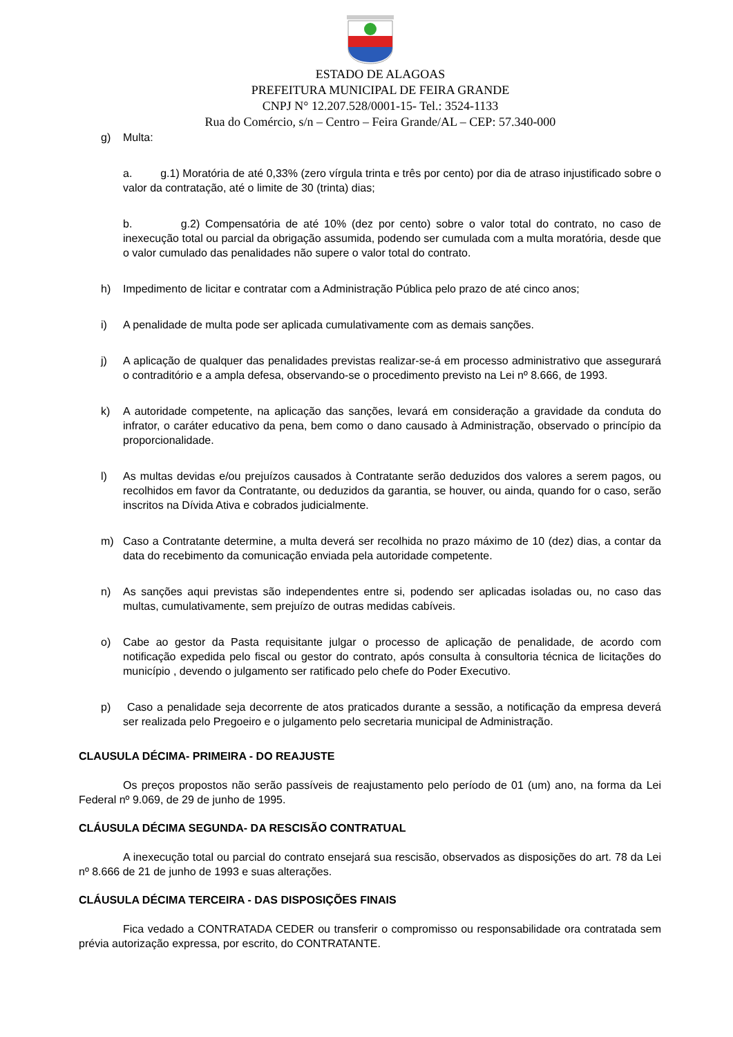ESTADO DE ALAGOAS
PREFEITURA MUNICIPAL DE FEIRA GRANDE
CNPJ N° 12.207.528/0001-15- Tel.: 3524-1133
Rua do Comércio, s/n – Centro – Feira Grande/AL – CEP: 57.340-000
g) Multa:
a. g.1) Moratória de até 0,33% (zero vírgula trinta e três por cento) por dia de atraso injustificado sobre o valor da contratação, até o limite de 30 (trinta) dias;
b. g.2) Compensatória de até 10% (dez por cento) sobre o valor total do contrato, no caso de inexecução total ou parcial da obrigação assumida, podendo ser cumulada com a multa moratória, desde que o valor cumulado das penalidades não supere o valor total do contrato.
h) Impedimento de licitar e contratar com a Administração Pública pelo prazo de até cinco anos;
i) A penalidade de multa pode ser aplicada cumulativamente com as demais sanções.
j) A aplicação de qualquer das penalidades previstas realizar-se-á em processo administrativo que assegurará o contraditório e a ampla defesa, observando-se o procedimento previsto na Lei nº 8.666, de 1993.
k) A autoridade competente, na aplicação das sanções, levará em consideração a gravidade da conduta do infrator, o caráter educativo da pena, bem como o dano causado à Administração, observado o princípio da proporcionalidade.
l) As multas devidas e/ou prejuízos causados à Contratante serão deduzidos dos valores a serem pagos, ou recolhidos em favor da Contratante, ou deduzidos da garantia, se houver, ou ainda, quando for o caso, serão inscritos na Dívida Ativa e cobrados judicialmente.
m) Caso a Contratante determine, a multa deverá ser recolhida no prazo máximo de 10 (dez) dias, a contar da data do recebimento da comunicação enviada pela autoridade competente.
n) As sanções aqui previstas são independentes entre si, podendo ser aplicadas isoladas ou, no caso das multas, cumulativamente, sem prejuízo de outras medidas cabíveis.
o) Cabe ao gestor da Pasta requisitante julgar o processo de aplicação de penalidade, de acordo com notificação expedida pelo fiscal ou gestor do contrato, após consulta à consultoria técnica de licitações do município , devendo o julgamento ser ratificado pelo chefe do Poder Executivo.
p) Caso a penalidade seja decorrente de atos praticados durante a sessão, a notificação da empresa deverá ser realizada pelo Pregoeiro e o julgamento pelo secretaria municipal de Administração.
CLAUSULA DÉCIMA- PRIMEIRA - DO REAJUSTE
Os preços propostos não serão passíveis de reajustamento pelo período de 01 (um) ano, na forma da Lei Federal nº 9.069, de 29 de junho de 1995.
CLÁUSULA DÉCIMA SEGUNDA- DA RESCISÃO CONTRATUAL
A inexecução total ou parcial do contrato ensejará sua rescisão, observados as disposições do art. 78 da Lei nº 8.666 de 21 de junho de 1993 e suas alterações.
CLÁUSULA DÉCIMA TERCEIRA - DAS DISPOSIÇÕES FINAIS
Fica vedado a CONTRATADA CEDER ou transferir o compromisso ou responsabilidade ora contratada sem prévia autorização expressa, por escrito, do CONTRATANTE.